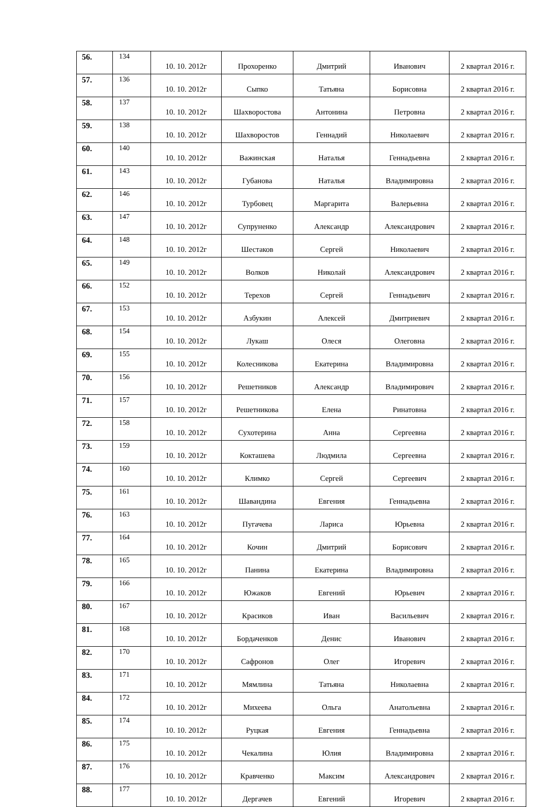| 56. | 134 | 10. 10. 2012г | Прохоренко | Дмитрий | Иванович | 2 квартал 2016 г. |
| 57. | 136 | 10. 10. 2012г | Сыпко | Татьяна | Борисовна | 2 квартал 2016 г. |
| 58. | 137 | 10. 10. 2012г | Шахворостова | Антонина | Петровна | 2 квартал 2016 г. |
| 59. | 138 | 10. 10. 2012г | Шахворостов | Геннадий | Николаевич | 2 квартал 2016 г. |
| 60. | 140 | 10. 10. 2012г | Важинская | Наталья | Геннадьевна | 2 квартал 2016 г. |
| 61. | 143 | 10. 10. 2012г | Губанова | Наталья | Владимировна | 2 квартал 2016 г. |
| 62. | 146 | 10. 10. 2012г | Турбовец | Маргарита | Валерьевна | 2 квартал 2016 г. |
| 63. | 147 | 10. 10. 2012г | Супруненко | Александр | Александрович | 2 квартал 2016 г. |
| 64. | 148 | 10. 10. 2012г | Шестаков | Сергей | Николаевич | 2 квартал 2016 г. |
| 65. | 149 | 10. 10. 2012г | Волков | Николай | Александрович | 2 квартал 2016 г. |
| 66. | 152 | 10. 10. 2012г | Терехов | Сергей | Геннадьевич | 2 квартал 2016 г. |
| 67. | 153 | 10. 10. 2012г | Азбукин | Алексей | Дмитриевич | 2 квартал 2016 г. |
| 68. | 154 | 10. 10. 2012г | Лукаш | Олеся | Олеговна | 2 квартал 2016 г. |
| 69. | 155 | 10. 10. 2012г | Колесникова | Екатерина | Владимировна | 2 квартал 2016 г. |
| 70. | 156 | 10. 10. 2012г | Решетников | Александр | Владимирович | 2 квартал 2016 г. |
| 71. | 157 | 10. 10. 2012г | Решетникова | Елена | Ринатовна | 2 квартал 2016 г. |
| 72. | 158 | 10. 10. 2012г | Сухотерина | Анна | Сергеевна | 2 квартал 2016 г. |
| 73. | 159 | 10. 10. 2012г | Кокташева | Людмила | Сергеевна | 2 квартал 2016 г. |
| 74. | 160 | 10. 10. 2012г | Климко | Сергей | Сергеевич | 2 квартал 2016 г. |
| 75. | 161 | 10. 10. 2012г | Шавандина | Евгения | Геннадьевна | 2 квартал 2016 г. |
| 76. | 163 | 10. 10. 2012г | Пугачева | Лариса | Юрьевна | 2 квартал 2016 г. |
| 77. | 164 | 10. 10. 2012г | Кочин | Дмитрий | Борисович | 2 квартал 2016 г. |
| 78. | 165 | 10. 10. 2012г | Панина | Екатерина | Владимировна | 2 квартал 2016 г. |
| 79. | 166 | 10. 10. 2012г | Южаков | Евгений | Юрьевич | 2 квартал 2016 г. |
| 80. | 167 | 10. 10. 2012г | Красиков | Иван | Васильевич | 2 квартал 2016 г. |
| 81. | 168 | 10. 10. 2012г | Бордаченков | Денис | Иванович | 2 квартал 2016 г. |
| 82. | 170 | 10. 10. 2012г | Сафронов | Олег | Игоревич | 2 квартал 2016 г. |
| 83. | 171 | 10. 10. 2012г | Мямлина | Татьяна | Николаевна | 2 квартал 2016 г. |
| 84. | 172 | 10. 10. 2012г | Михеева | Ольга | Анатольевна | 2 квартал 2016 г. |
| 85. | 174 | 10. 10. 2012г | Руцкая | Евгения | Геннадьевна | 2 квартал 2016 г. |
| 86. | 175 | 10. 10. 2012г | Чекалина | Юлия | Владимировна | 2 квартал 2016 г. |
| 87. | 176 | 10. 10. 2012г | Кравченко | Максим | Александрович | 2 квартал 2016 г. |
| 88. | 177 | 10. 10. 2012г | Дергачев | Евгений | Игоревич | 2 квартал 2016 г. |